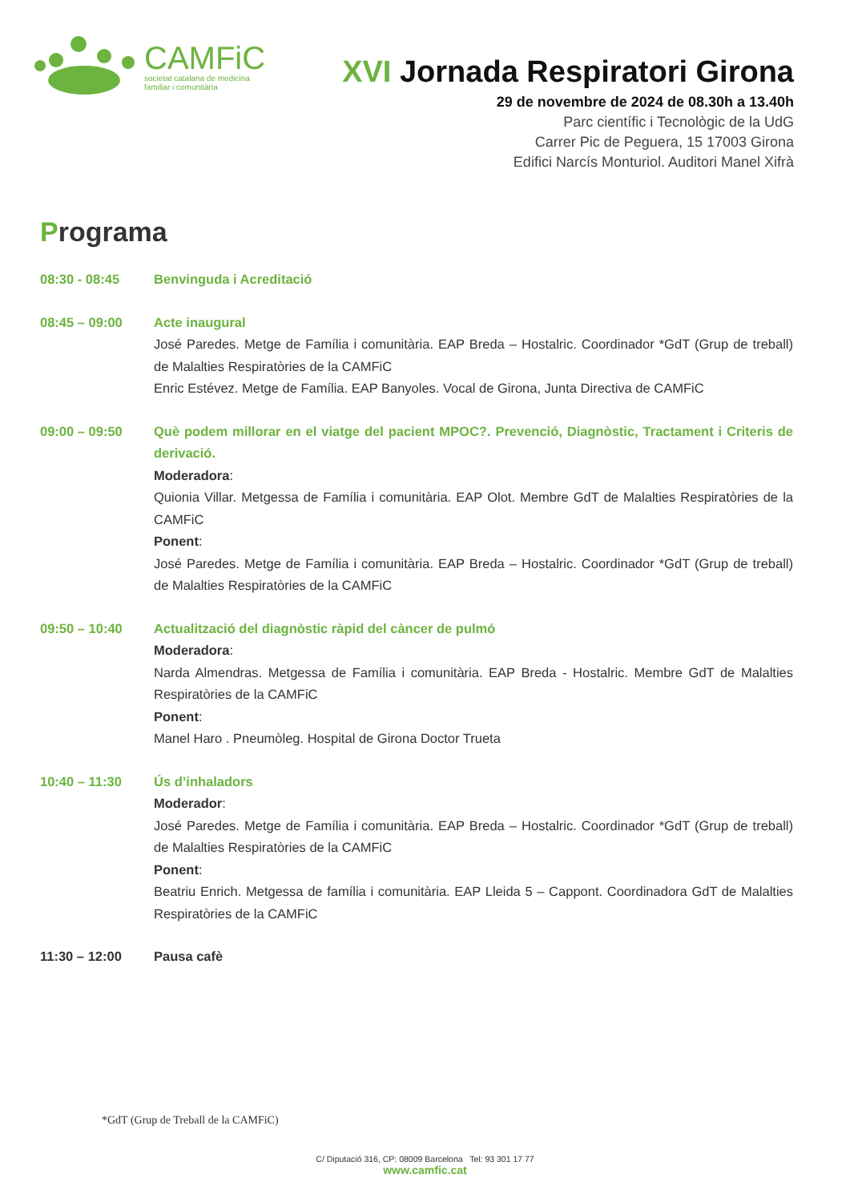CAMFiC
societat catalana de medicina
familiar i comunitària
XVI Jornada Respiratori Girona
29 de novembre de 2024 de 08.30h a 13.40h
Parc científic i Tecnològic de la UdG
Carrer Pic de Peguera, 15 17003 Girona
Edifici Narcís Monturiol. Auditori Manel Xifrà
Programa
08:30 - 08:45 Benvinguda i Acreditació
08:45 – 09:00 Acte inaugural
José Paredes. Metge de Família i comunitària. EAP Breda – Hostalric. Coordinador *GdT (Grup de treball) de Malalties Respiratòries de la CAMFiC
Enric Estévez. Metge de Família. EAP Banyoles. Vocal de Girona, Junta Directiva de CAMFiC
09:00 – 09:50 Què podem millorar en el viatge del pacient MPOC?. Prevenció, Diagnòstic, Tractament i Criteris de derivació.
Moderadora:
Quionia Villar. Metgessa de Família i comunitària. EAP Olot. Membre GdT de Malalties Respiratòries de la CAMFiC
Ponent:
José Paredes. Metge de Família i comunitària. EAP Breda – Hostalric. Coordinador *GdT (Grup de treball) de Malalties Respiratòries de la CAMFiC
09:50 – 10:40 Actualització del diagnòstic ràpid del càncer de pulmó
Moderadora:
Narda Almendras. Metgessa de Família i comunitària. EAP Breda - Hostalric. Membre GdT de Malalties Respiratòries de la CAMFiC
Ponent:
Manel Haro . Pneumòleg. Hospital de Girona Doctor Trueta
10:40 – 11:30 Ús d’inhaladors
Moderador:
José Paredes. Metge de Família i comunitària. EAP Breda – Hostalric. Coordinador *GdT (Grup de treball) de Malalties Respiratòries de la CAMFiC
Ponent:
Beatriu Enrich. Metgessa de família i comunitària. EAP Lleida 5 – Cappont. Coordinadora GdT de Malalties Respiratòries de la CAMFiC
11:30 – 12:00 Pausa cafè
*GdT (Grup de Treball de la CAMFiC)
C/ Diputació 316, CP: 08009 Barcelona Tel: 93 301 17 77
www.camfic.cat